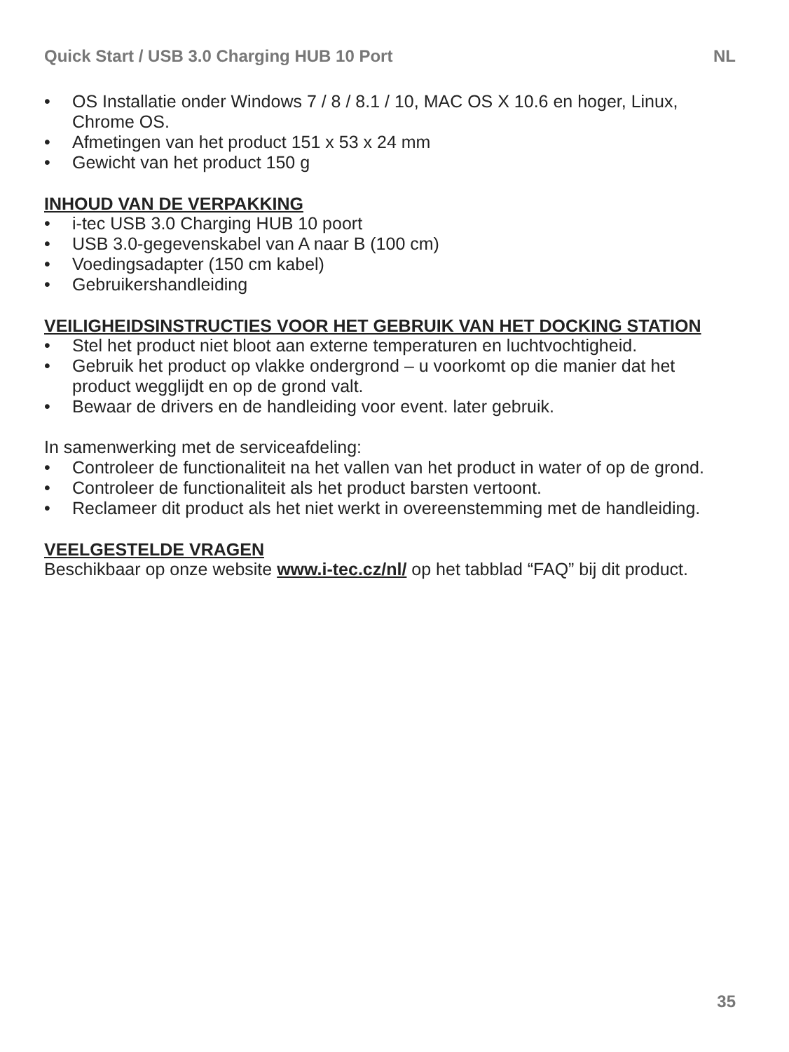Quick Start / USB 3.0 Charging HUB 10 Port NL
• OS Installatie onder Windows 7 / 8 / 8.1 / 10, MAC OS X 10.6 en hoger, Linux, Chrome OS.
• Afmetingen van het product 151 x 53 x 24 mm
• Gewicht van het product 150 g
INHOUD VAN DE VERPAKKING
• i-tec USB 3.0 Charging HUB 10 poort
• USB 3.0-gegevenskabel van A naar B (100 cm)
• Voedingsadapter (150 cm kabel)
• Gebruikershandleiding
VEILIGHEIDSINSTRUCTIES VOOR HET GEBRUIK VAN HET DOCKING STATION
• Stel het product niet bloot aan externe temperaturen en luchtvochtigheid.
• Gebruik het product op vlakke ondergrond – u voorkomt op die manier dat het product wegglijdt en op de grond valt.
• Bewaar de drivers en de handleiding voor event. later gebruik.
In samenwerking met de serviceafdeling:
• Controleer de functionaliteit na het vallen van het product in water of op de grond.
• Controleer de functionaliteit als het product barsten vertoont.
• Reclameer dit product als het niet werkt in overeenstemming met de handleiding.
VEELGESTELDE VRAGEN
Beschikbaar op onze website www.i-tec.cz/nl/ op het tabblad “FAQ” bij dit product.
35